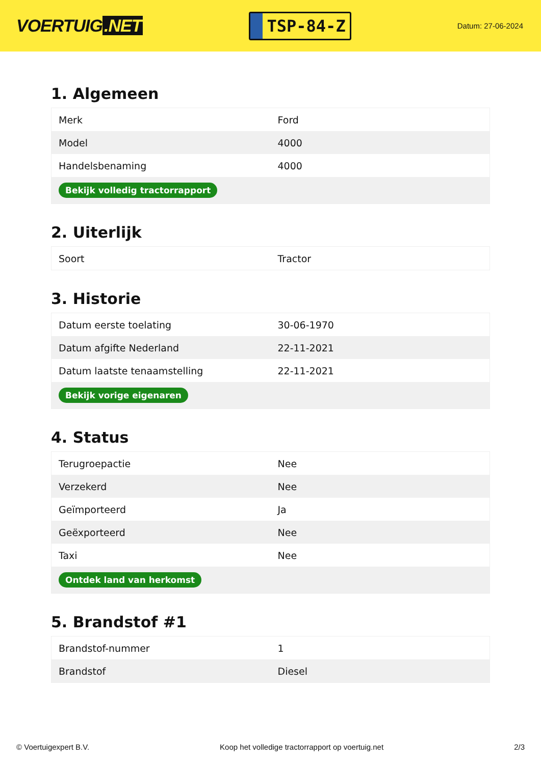VOERTUIG.NET
TSP-84-Z
Datum: 27-06-2024
1. Algemeen
| Merk | Ford |
| Model | 4000 |
| Handelsbenaming | 4000 |
| Bekijk volledig tractorrapport | |
2. Uiterlijk
| Soort | Tractor |
3. Historie
| Datum eerste toelating | 30-06-1970 |
| Datum afgifte Nederland | 22-11-2021 |
| Datum laatste tenaamstelling | 22-11-2021 |
| Bekijk vorige eigenaren | |
4. Status
| Terugroepactie | Nee |
| Verzekerd | Nee |
| Geïmporteerd | Ja |
| Geëxporteerd | Nee |
| Taxi | Nee |
| Ontdek land van herkomst | |
5. Brandstof #1
| Brandstof-nummer | 1 |
| Brandstof | Diesel |
© Voertuigexpert B.V. Koop het volledige tractorrapport op voertuig.net 2/3